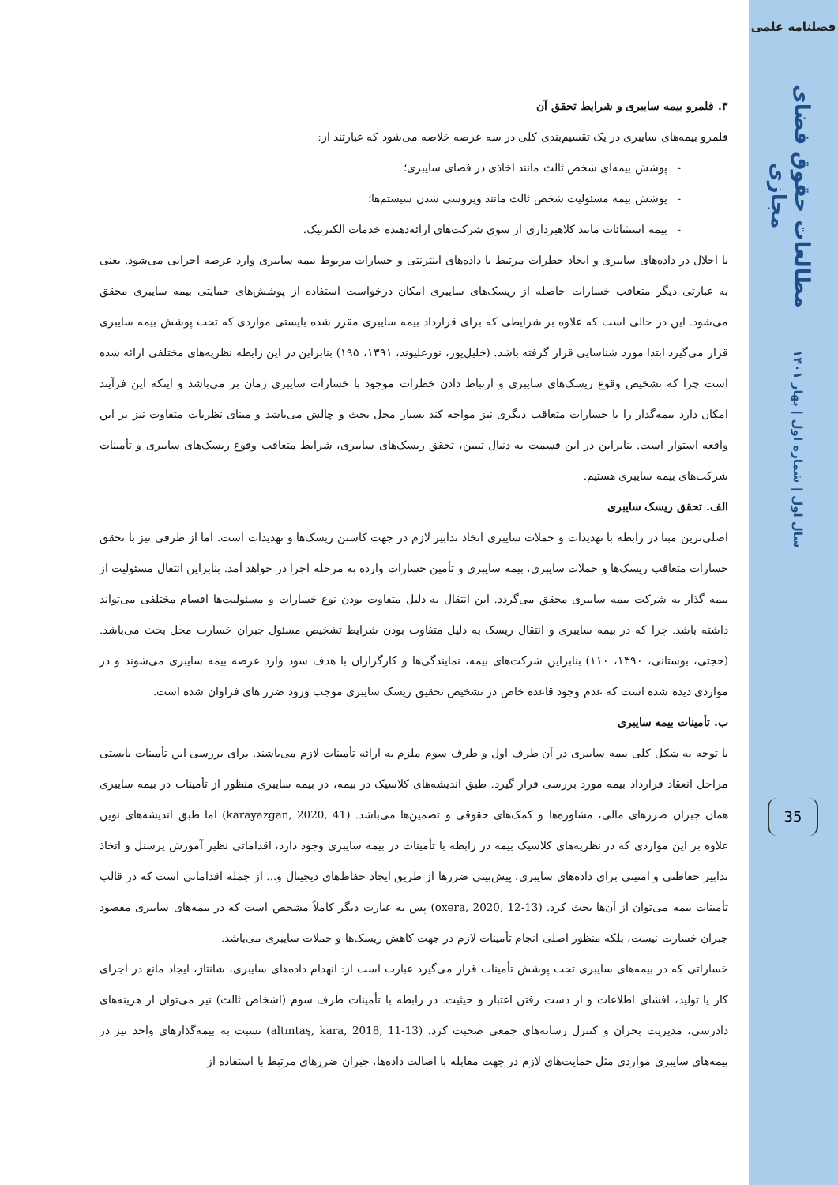فصلنامه علمی
مطالعات حقوق فضای مجازی
سال اول | شماره اول | بهار ۱۴۰۱
35
۳. قلمرو بیمه سایبری و شرایط تحقق آن
قلمرو بیمه‌های سایبری در یک تقسیم‌بندی کلی در سه عرصه خلاصه می‌شود که عبارتند از:
- پوشش بیمه‌ای شخص ثالث مانند اخاذی در فضای سایبری؛
- پوشش بیمه مسئولیت شخص ثالث مانند ویروسی شدن سیستم‌ها؛
- بیمه استثنائات مانند کلاهبرداری از سوی شرکت‌های ارائه‌دهنده خدمات الکترنیک.
با اخلال در داده‌های سایبری و ایجاد خطرات مرتبط با داده‌های اینترنتی و خسارات مربوط بیمه سایبری وارد عرصه اجرایی می‌شود. یعنی به عبارتی دیگر متعاقب خسارات حاصله از ریسک‌های سایبری امکان درخواست استفاده از پوشش‌های حمایتی بیمه سایبری محقق می‌شود. این در حالی است که علاوه بر شرایطی که برای قرارداد بیمه سایبری مقرر شده بایستی مواردی که تحت پوشش بیمه سایبری قرار می‌گیرد ابتدا مورد شناسایی قرار گرفته باشد. (خلیل‌پور، نورعلیوند، ۱۳۹۱، ۱۹۵) بنابراین در این رابطه نظریه‌های مختلفی ارائه شده است چرا که تشخیص وقوع ریسک‌های سایبری و ارتباط دادن خطرات موجود با خسارات سایبری زمان بر می‌باشد و اینکه این فرآیند امکان دارد بیمه‌گذار را با خسارات متعاقب دیگری نیز مواجه کند بسیار محل بحث و چالش می‌باشد و مبنای نظریات متفاوت نیز بر این واقعه استوار است. بنابراین در این قسمت به دنبال تبیین، تحقق ریسک‌های سایبری، شرایط متعاقب وقوع ریسک‌های سایبری و تأمینات شرکت‌های بیمه سایبری هستیم.
الف. تحقق ریسک سایبری
اصلی‌ترین مبنا در رابطه با تهدیدات و حملات سایبری اتخاذ تدابیر لازم در جهت کاستن ریسک‌ها و تهدیدات است. اما از طرفی نیز با تحقق خسارات متعاقب ریسک‌ها و حملات سایبری، بیمه سایبری و تأمین خسارات وارده به مرحله اجرا در خواهد آمد. بنابراین انتقال مسئولیت از بیمه گذار به شرکت بیمه سایبری محقق می‌گردد. این انتقال به دلیل متفاوت بودن نوع خسارات و مسئولیت‌ها اقسام مختلفی می‌تواند داشته باشد. چرا که در بیمه سایبری و انتقال ریسک به دلیل متفاوت بودن شرایط تشخیص مسئول جبران خسارت محل بحث می‌باشد. (حجتی، بوستانی، ۱۳۹۰، ۱۱۰) بنابراین شرکت‌های بیمه، نمایندگی‌ها و کارگزاران با هدف سود وارد عرصه بیمه سایبری می‌شوند و در مواردی دیده شده است که عدم وجود قاعده خاص در تشخیص تحقیق ریسک سایبری موجب ورود ضرر های فراوان شده است.
ب. تأمینات بیمه سایبری
با توجه به شکل کلی بیمه سایبری در آن طرف اول و طرف سوم ملزم به ارائه تأمینات لازم می‌باشند. برای بررسی این تأمینات بایستی مراحل انعقاد قرارداد بیمه مورد بررسی قرار گیرد. طبق اندیشه‌های کلاسیک در بیمه، در بیمه سایبری منظور از تأمینات در بیمه سایبری همان جبران ضررهای مالی، مشاوره‌ها و کمک‌های حقوقی و تضمین‌ها می‌باشد. (karayazgan, 2020, 41) اما طبق اندیشه‌های نوین علاوه بر این مواردی که در نظریه‌های کلاسیک بیمه در رابطه با تأمینات در بیمه سایبری وجود دارد، اقداماتی نظیر آموزش پرسنل و اتخاذ تدابیر حفاظتی و امنیتی برای داده‌های سایبری، پیش‌بینی ضررها از طریق ایجاد حفاظ‌های دیجیتال و... از جمله اقداماتی است که در قالب تأمینات بیمه می‌توان از آن‌ها بحث کرد. (oxera, 2020, 12-13) پس به عبارت دیگر کاملاً مشخص است که در بیمه‌های سایبری مقصود جبران خسارت نیست، بلکه منظور اصلی انجام تأمینات لازم در جهت کاهش ریسک‌ها و حملات سایبری می‌باشد.
خساراتی که در بیمه‌های سایبری تحت پوشش تأمینات قرار می‌گیرد عبارت است از: انهدام داده‌های سایبری، شانتاژ، ایجاد مانع در اجرای کار یا تولید، افشای اطلاعات و از دست رفتن اعتبار و حیثیت. در رابطه با تأمینات طرف سوم (اشخاص ثالث) نیز می‌توان از هزینه‌های دادرسی، مدیریت بحران و کنترل رسانه‌های جمعی صحبت کرد. (altıntaş, kara, 2018, 11-13) نسبت به بیمه‌گذارهای واحد نیز در بیمه‌های سایبری مواردی مثل حمایت‌های لازم در جهت مقابله با اصالت داده‌ها، جبران ضررهای مرتبط با استفاده از